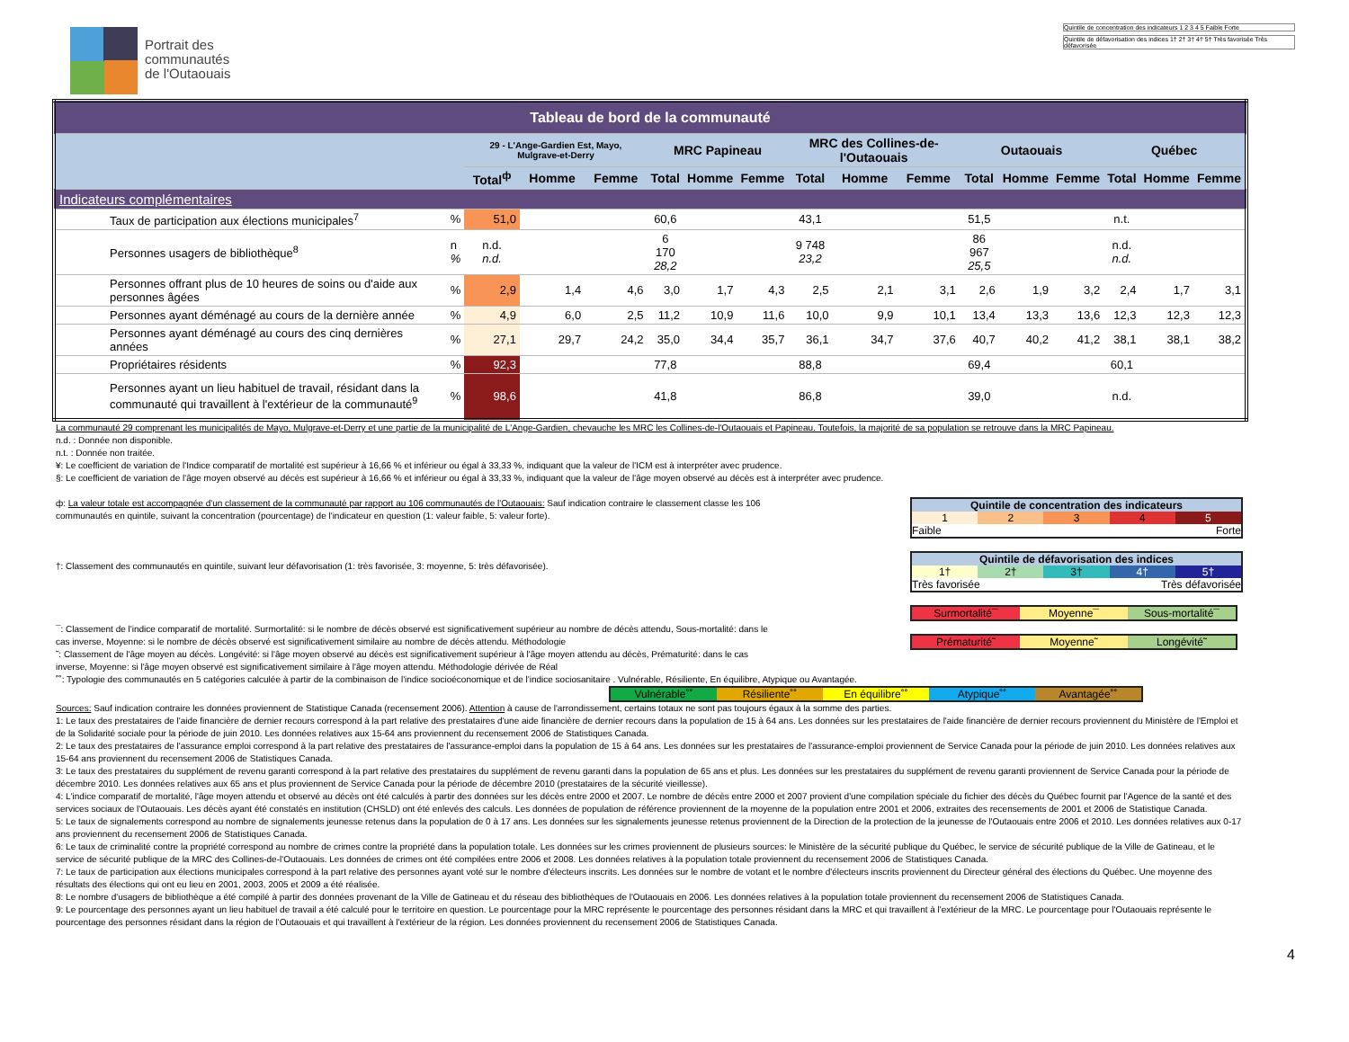Portrait des
communautés
de l'Outaouais
Quintile de concentration des indicateurs 1 2 3 4 5 Faible Forte
Quintile de défavorisation des indices 1† 2† 3† 4† 5† Très favorisée Très défavorisée
| Tableau de bord de la communauté | | | | | | | | | | | | | | | | |
| | | 29 - L'Ange-Gardien Est, Mayo, Mulgrave-et-Derry | | | MRC Papineau | | | MRC des Collines-de-l'Outaouais | | | Outaouais | | | Québec | | |
| | | Total<sup>ф</sup> | Homme | Femme | Total | Homme | Femme | Total | Homme | Femme | Total | Homme | Femme | Total | Homme | Femme |
| Indicateurs complémentaires | | | | | | | | | | | | | | | | |
| Taux de participation aux élections municipales<sup>7</sup> | % | 51,0 | | | 60,6 | | | 43,1 | | | 51,5 | | | n.t. | | |
| Personnes usagers de bibliothèque<sup>8</sup> | n % | n.d. n.d. | | | 6 170 28,2 | | | 9 748 23,2 | | | 86 967 25,5 | | | n.d. n.d. | | |
| Personnes offrant plus de 10 heures de soins ou d'aide aux personnes âgées | % | 2,9 | 1,4 | 4,6 | 3,0 | 1,7 | 4,3 | 2,5 | 2,1 | 3,1 | 2,6 | 1,9 | 3,2 | 2,4 | 1,7 | 3,1 |
| Personnes ayant déménagé au cours de la dernière année | % | 4,9 | 6,0 | 2,5 | 11,2 | 10,9 | 11,6 | 10,0 | 9,9 | 10,1 | 13,4 | 13,3 | 13,6 | 12,3 | 12,3 | 12,3 |
| Personnes ayant déménagé au cours des cinq dernières années | % | 27,1 | 29,7 | 24,2 | 35,0 | 34,4 | 35,7 | 36,1 | 34,7 | 37,6 | 40,7 | 40,2 | 41,2 | 38,1 | 38,1 | 38,2 |
| Propriétaires résidents | % | 92,3 | | | 77,8 | | | 88,8 | | | 69,4 | | | 60,1 | | |
| Personnes ayant un lieu habituel de travail, résidant dans la communauté qui travaillent à l'extérieur de la communauté<sup>9</sup> | % | 98,6 | | | 41,8 | | | 86,8 | | | 39,0 | | | n.d. | | |
La communauté 29 comprenant les municipalités de Mayo, Mulgrave-et-Derry et une partie de la municipalité de L'Ange-Gardien, chevauche les MRC les Collines-de-l'Outaouais et Papineau. Toutefois, la majorité de sa population se retrouve dans la MRC Papineau.
n.d. : Donnée non disponible.
n.t. : Donnée non traitée.
¥: Le coefficient de variation de l'Indice comparatif de mortalité est supérieur à 16,66 % et inférieur ou égal à 33,33 %, indiquant que la valeur de l'ICM est à interpréter avec prudence.
§: Le coefficient de variation de l'âge moyen observé au décès est supérieur à 16,66 % et inférieur ou égal à 33,33 %, indiquant que la valeur de l'âge moyen observé au décès est à interpréter avec prudence.
ф: La valeur totale est accompagnée d'un classement de la communauté par rapport au 106 communautés de l'Outaouais: Sauf indication contraire le classement classe les 106 communautés en quintile, suivant la concentration (pourcentage) de l'indicateur en question (1: valeur faible, 5: valeur forte).
†: Classement des communautés en quintile, suivant leur défavorisation (1: très favorisée, 3: moyenne, 5: très défavorisée).
¯: Classement de l'indice comparatif de mortalité. Surmortalité: si le nombre de décès observé est significativement supérieur au nombre de décès attendu, Sous-mortalité: dans le cas inverse, Moyenne: si le nombre de décès observé est significativement similaire au nombre de décès attendu. Méthodologie
˜: Classement de l'âge moyen au décès. Longévité: si l'âge moyen observé au décès est significativement supérieur à l'âge moyen attendu au décès, Prématurité: dans le cas inverse, Moyenne: si l'âge moyen observé est significativement similaire à l'âge moyen attendu. Méthodologie dérivée de Réal
Quintile de concentration des indicateurs
1 2 3 4 5
Faible Forte
Quintile de défavorisation des indices
1† 2† 3† 4† 5†
Très favorisée Très défavorisée
Surmortalité¯ Moyenne¯ Sous-mortalité¯
Prématurité˜ Moyenne˜ Longévité˜
˚˚: Typologie des communautés en 5 catégories calculée à partir de la combinaison de l'indice socioéconomique et de l'indice sociosanitaire . Vulnérable, Résiliente, En équilibre, Atypique ou Avantagée.
Vulnérable˚˚ Résiliente˚˚ En équilibre˚˚ Atypique˚˚ Avantagée˚˚
Sources: Sauf indication contraire les données proviennent de Statistique Canada (recensement 2006). Attention à cause de l'arrondissement, certains totaux ne sont pas toujours égaux à la somme des parties.
1: Le taux des prestataires de l'aide financière de dernier recours correspond à la part relative des prestataires d'une aide financière de dernier recours dans la population de 15 à 64 ans. Les données sur les prestataires de l'aide financière de dernier recours proviennent du Ministère de l'Emploi et de la Solidarité sociale pour la période de juin 2010. Les données relatives aux 15-64 ans proviennent du recensement 2006 de Statistiques Canada.
2: Le taux des prestataires de l'assurance emploi correspond à la part relative des prestataires de l'assurance-emploi dans la population de 15 à 64 ans. Les données sur les prestataires de l'assurance-emploi proviennent de Service Canada pour la période de juin 2010. Les données relatives aux 15-64 ans proviennent du recensement 2006 de Statistiques Canada.
3: Le taux des prestataires du supplément de revenu garanti correspond à la part relative des prestataires du supplément de revenu garanti dans la population de 65 ans et plus. Les données sur les prestataires du supplément de revenu garanti proviennent de Service Canada pour la période de décembre 2010. Les données relatives aux 65 ans et plus proviennent de Service Canada pour la période de décembre 2010 (prestataires de la sécurité vieillesse).
4: L'indice comparatif de mortalité, l'âge moyen attendu et observé au décès ont été calculés à partir des données sur les décès entre 2000 et 2007. Le nombre de décès entre 2000 et 2007 provient d'une compilation spéciale du fichier des décès du Québec fournit par l'Agence de la santé et des services sociaux de l'Outaouais. Les décès ayant été constatés en institution (CHSLD) ont été enlevés des calculs. Les données de population de référence proviennent de la moyenne de la population entre 2001 et 2006, extraites des recensements de 2001 et 2006 de Statistique Canada.
5: Le taux de signalements correspond au nombre de signalements jeunesse retenus dans la population de 0 à 17 ans. Les données sur les signalements jeunesse retenus proviennent de la Direction de la protection de la jeunesse de l'Outaouais entre 2006 et 2010. Les données relatives aux 0-17 ans proviennent du recensement 2006 de Statistiques Canada.
6: Le taux de criminalité contre la propriété correspond au nombre de crimes contre la propriété dans la population totale. Les données sur les crimes proviennent de plusieurs sources: le Ministère de la sécurité publique du Québec, le service de sécurité publique de la Ville de Gatineau, et le service de sécurité publique de la MRC des Collines-de-l'Outaouais. Les données de crimes ont été compilées entre 2006 et 2008. Les données relatives à la population totale proviennent du recensement 2006 de Statistiques Canada.
7: Le taux de participation aux élections municipales correspond à la part relative des personnes ayant voté sur le nombre d'électeurs inscrits. Les données sur le nombre de votant et le nombre d'électeurs inscrits proviennent du Directeur général des élections du Québec. Une moyenne des résultats des élections qui ont eu lieu en 2001, 2003, 2005 et 2009 a été réalisée.
8: Le nombre d'usagers de bibliothèque a été compilé à partir des données provenant de la Ville de Gatineau et du réseau des bibliothèques de l'Outaouais en 2006. Les données relatives à la population totale proviennent du recensement 2006 de Statistiques Canada.
9: Le pourcentage des personnes ayant un lieu habituel de travail a été calculé pour le territoire en question. Le pourcentage pour la MRC représente le pourcentage des personnes résidant dans la MRC et qui travaillent à l'extérieur de la MRC. Le pourcentage pour l'Outaouais représente le pourcentage des personnes résidant dans la région de l'Outaouais et qui travaillent à l'extérieur de la région. Les données proviennent du recensement 2006 de Statistiques Canada.
4